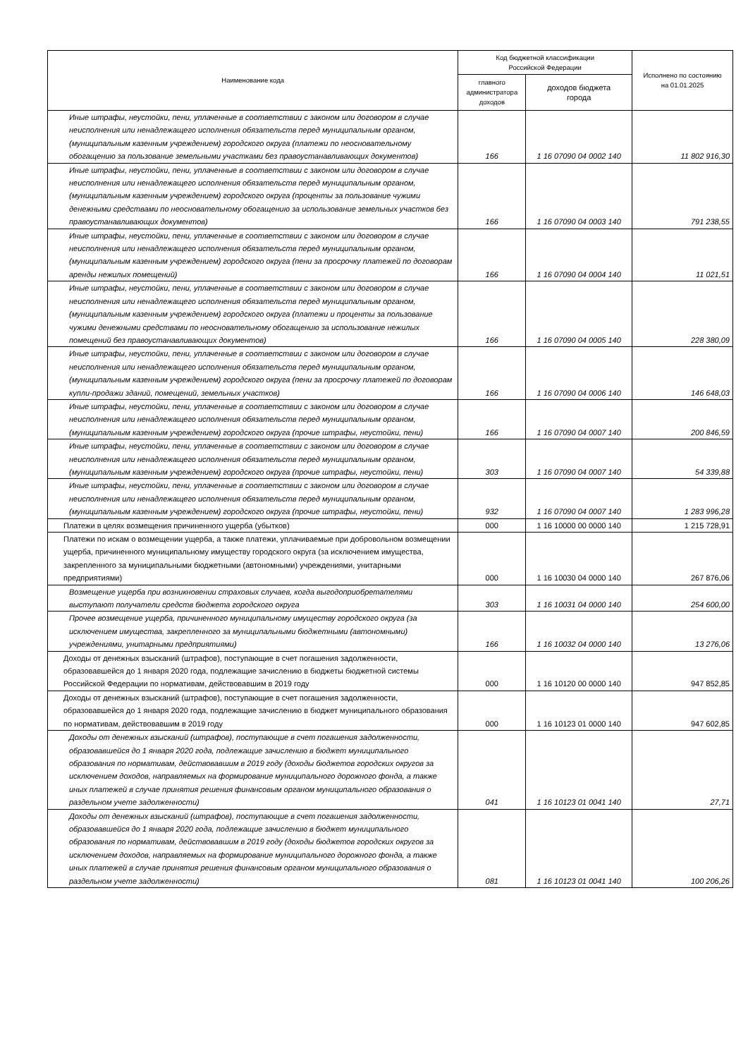| Наименование кода | Код бюджетной классификации Российской Федерации | | Исполнено по состоянию на 01.01.2025 |
| --- | --- | --- | --- |
| | главного администратора доходов | доходов бюджета города | |
| Иные штрафы, неустойки, пени, уплаченные в соответствии с законом или договором в случае неисполнения или ненадлежащего исполнения обязательств перед муниципальным органом, (муниципальным казенным учреждением) городского округа (платежи по неосновательному обогащению за пользование земельными участками без правоустанавливающих документов) | 166 | 1 16 07090 04 0002 140 | 11 802 916,30 |
| Иные штрафы, неустойки, пени, уплаченные в соответствии с законом или договором в случае неисполнения или ненадлежащего исполнения обязательств перед муниципальным органом, (муниципальным казенным учреждением) городского округа (проценты за пользование чужими денежными средствами по неосновательному обогащению за использование земельных участков без правоустанавливающих документов) | 166 | 1 16 07090 04 0003 140 | 791 238,55 |
| Иные штрафы, неустойки, пени, уплаченные в соответствии с законом или договором в случае неисполнения или ненадлежащего исполнения обязательств перед муниципальным органом, (муниципальным казенным учреждением) городского округа (пени за просрочку платежей по договорам аренды нежилых помещений) | 166 | 1 16 07090 04 0004 140 | 11 021,51 |
| Иные штрафы, неустойки, пени, уплаченные в соответствии с законом или договором в случае неисполнения или ненадлежащего исполнения обязательств перед муниципальным органом, (муниципальным казенным учреждением) городского округа (платежи и проценты за пользование чужими денежными средствами по неосновательному обогащению за использование нежилых помещений без правоустанавливающих документов) | 166 | 1 16 07090 04 0005 140 | 228 380,09 |
| Иные штрафы, неустойки, пени, уплаченные в соответствии с законом или договором в случае неисполнения или ненадлежащего исполнения обязательств перед муниципальным органом, (муниципальным казенным учреждением) городского округа (пени за просрочку платежей по договорам купли-продажи зданий, помещений, земельных участков) | 166 | 1 16 07090 04 0006 140 | 146 648,03 |
| Иные штрафы, неустойки, пени, уплаченные в соответствии с законом или договором в случае неисполнения или ненадлежащего исполнения обязательств перед муниципальным органом, (муниципальным казенным учреждением) городского округа (прочие штрафы, неустойки, пени) | 166 | 1 16 07090 04 0007 140 | 200 846,59 |
| Иные штрафы, неустойки, пени, уплаченные в соответствии с законом или договором в случае неисполнения или ненадлежащего исполнения обязательств перед муниципальным органом, (муниципальным казенным учреждением) городского округа (прочие штрафы, неустойки, пени) | 303 | 1 16 07090 04 0007 140 | 54 339,88 |
| Иные штрафы, неустойки, пени, уплаченные в соответствии с законом или договором в случае неисполнения или ненадлежащего исполнения обязательств перед муниципальным органом, (муниципальным казенным учреждением) городского округа (прочие штрафы, неустойки, пени) | 932 | 1 16 07090 04 0007 140 | 1 283 996,28 |
| Платежи в целях возмещения причиненного ущерба (убытков) | 000 | 1 16 10000 00 0000 140 | 1 215 728,91 |
| Платежи по искам о возмещении ущерба, а также платежи, уплачиваемые при добровольном возмещении ущерба, причиненного муниципальному имуществу городского округа (за исключением имущества, закрепленного за муниципальными бюджетными (автономными) учреждениями, унитарными предприятиями) | 000 | 1 16 10030 04 0000 140 | 267 876,06 |
| Возмещение ущерба при возникновении страховых случаев, когда выгодоприобретателями выступают получатели средств бюджета городского округа | 303 | 1 16 10031 04 0000 140 | 254 600,00 |
| Прочее возмещение ущерба, причиненного муниципальному имуществу городского округа (за исключением имущества, закрепленного за муниципальными бюджетными (автономными) учреждениями, унитарными предприятиями) | 166 | 1 16 10032 04 0000 140 | 13 276,06 |
| Доходы от денежных взысканий (штрафов), поступающие в счет погашения задолженности, образовавшейся до 1 января 2020 года, подлежащие зачислению в бюджеты бюджетной системы Российской Федерации по нормативам, действовавшим в 2019 году | 000 | 1 16 10120 00 0000 140 | 947 852,85 |
| Доходы от денежных взысканий (штрафов), поступающие в счет погашения задолженности, образовавшейся до 1 января 2020 года, подлежащие зачислению в бюджет муниципального образования по нормативам, действовавшим в 2019 году | 000 | 1 16 10123 01 0000 140 | 947 602,85 |
| Доходы от денежных взысканий (штрафов), поступающие в счет погашения задолженности, образовавшейся до 1 января 2020 года, подлежащие зачислению в бюджет муниципального образования по нормативам, действовавшим в 2019 году (доходы бюджетов городских округов за исключением доходов, направляемых на формирование муниципального дорожного фонда, а также иных платежей в случае принятия решения финансовым органом муниципального образования о раздельном учете задолженности) | 041 | 1 16 10123 01 0041 140 | 27,71 |
| Доходы от денежных взысканий (штрафов), поступающие в счет погашения задолженности, образовавшейся до 1 января 2020 года, подлежащие зачислению в бюджет муниципального образования по нормативам, действовавшим в 2019 году (доходы бюджетов городских округов за исключением доходов, направляемых на формирование муниципального дорожного фонда, а также иных платежей в случае принятия решения финансовым органом муниципального образования о раздельном учете задолженности) | 081 | 1 16 10123 01 0041 140 | 100 206,26 |